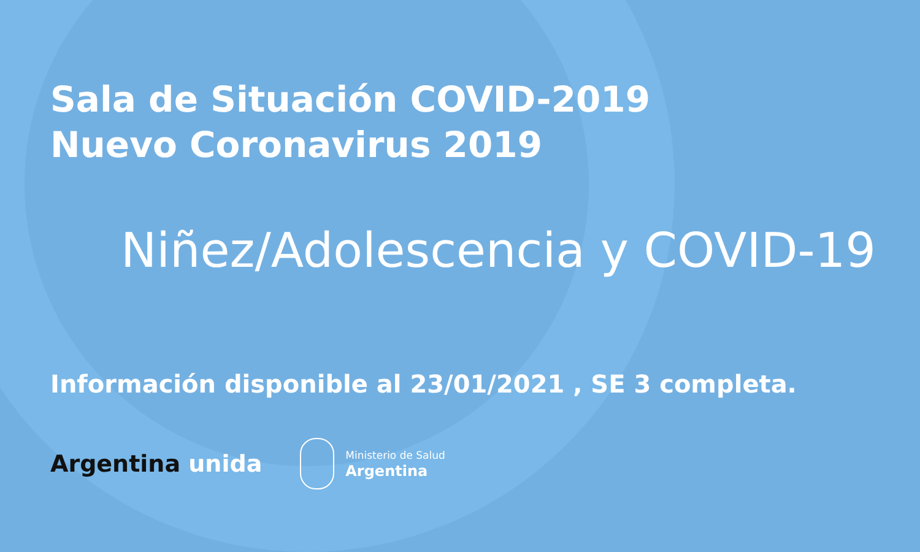Sala de Situación COVID-2019
Nuevo Coronavirus 2019
Niñez/Adolescencia y COVID-19
Información disponible al 23/01/2021 , SE 3 completa.
Argentina unida
Ministerio de Salud
Argentina